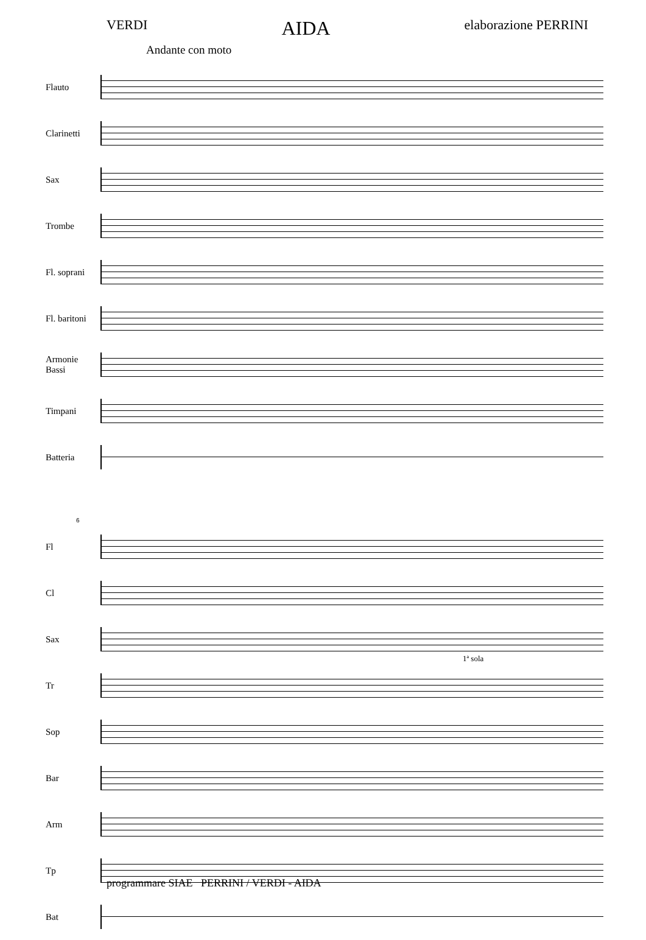VERDI AIDA elaborazione PERRINI
Andante con moto
Flauto
Clarinetti
Sax
Trombe
Fl. soprani
Fl. baritoni
Armonie
Bassi
Timpani
Batteria
6
Fl
Cl
Sax
Tr
1ª sola
Sop
Bar
Arm
Tp
Bat
programmare SIAE PERRINI / VERDI - AIDA